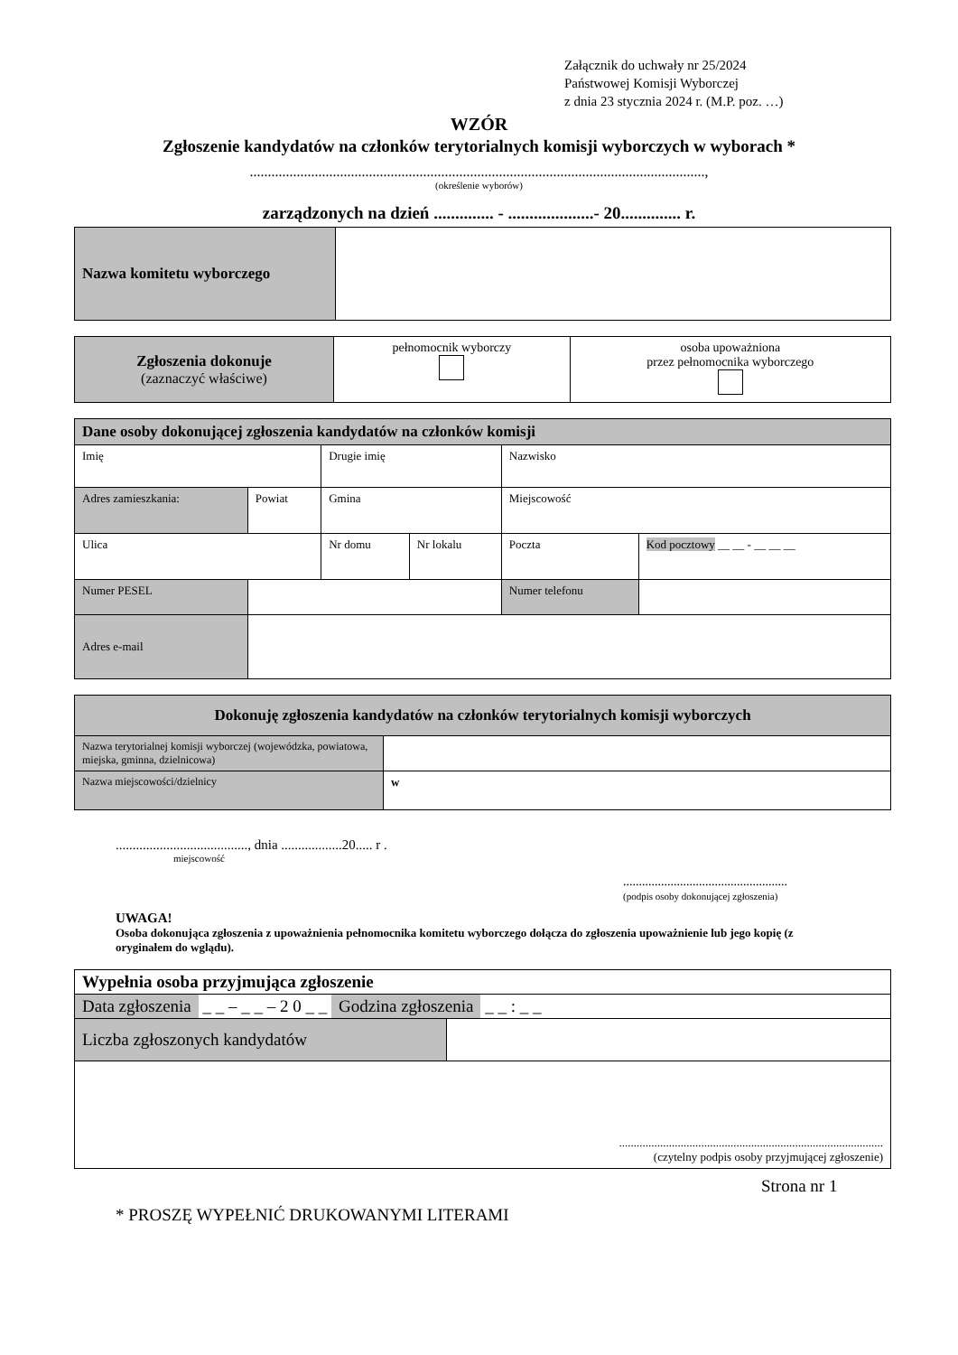Załącznik do uchwały nr 25/2024
Państwowej Komisji Wyborczej
z dnia 23 stycznia 2024 r. (M.P. poz. …)
WZÓR
Zgłoszenie kandydatów na członków terytorialnych komisji wyborczych w wyborach *
..............................................................................................................................,
(określenie wyborów)
zarządzonych na dzień .............. - ....................- 20.............. r.
| Nazwa komitetu wyborczego | |
| Zgłoszenia dokonuje (zaznaczyć właściwe) | pełnomocnik wyborczy | osoba upoważniona przez pełnomocnika wyborczego |
| Dane osoby dokonującej zgłoszenia kandydatów na członków komisji | | | | | |
| Imię | | Drugie imię | | Nazwisko | |
| Adres zamieszkania: | Powiat | Gmina | | Miejscowość | |
| Ulica | | Nr domu | Nr lokalu | Poczta | Kod pocztowy __ __ - __ __ __ |
| Numer PESEL | | | | Numer telefonu | |
| Adres e-mail | | | | | |
| Dokonuję zgłoszenia kandydatów na członków terytorialnych komisji wyborczych | |
| Nazwa terytorialnej komisji wyborczej (wojewódzka, powiatowa, miejska, gminna, dzielnicowa) | |
| Nazwa miejscowości/dzielnicy | w |
......................................., dnia ..................20..... r .
miejscowość
....................................................
(podpis osoby dokonującej zgłoszenia)
UWAGA!
Osoba dokonująca zgłoszenia z upoważnienia pełnomocnika komitetu wyborczego dołącza do zgłoszenia upoważnienie lub jego kopię (z oryginałem do wglądu).
| Wypełnia osoba przyjmująca zgłoszenie | |
| Data zgłoszenia _ _ – _ _ – 2 0 _ _ Godzina zgłoszenia _ _ : _ _ | |
| Liczba zgłoszonych kandydatów | |
| .......................................................................................... (czytelny podpis osoby przyjmującej zgłoszenie) | |
Strona nr 1
* PROSZĘ WYPEŁNIĆ DRUKOWANYMI LITERAMI